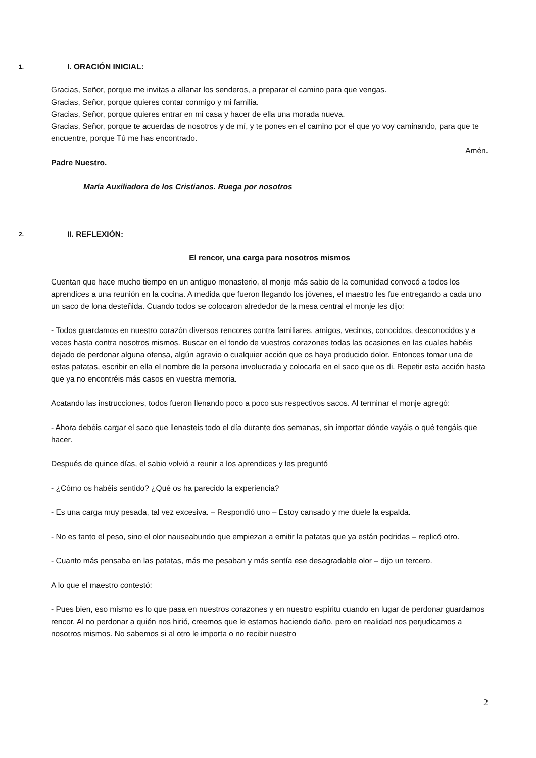1. I. ORACIÓN INICIAL:
Gracias, Señor, porque me invitas a allanar los senderos, a preparar el camino para que vengas.
Gracias, Señor, porque quieres contar conmigo y mi familia.
Gracias, Señor, porque quieres entrar en mi casa y hacer de ella una morada nueva.
Gracias, Señor, porque te acuerdas de nosotros y de mí, y te pones en el camino por el que yo voy caminando, para que te encuentre, porque Tú me has encontrado.
Amén.
Padre Nuestro.
María Auxiliadora de los Cristianos. Ruega por nosotros
2. II. REFLEXIÓN:
El rencor, una carga para nosotros mismos
Cuentan que hace mucho tiempo en un antiguo monasterio, el monje más sabio de la comunidad convocó a todos los aprendices a una reunión en la cocina. A medida que fueron llegando los jóvenes, el maestro les fue entregando a cada uno un saco de lona desteñida. Cuando todos se colocaron alrededor de la mesa central el monje les dijo:
- Todos guardamos en nuestro corazón diversos rencores contra familiares, amigos, vecinos, conocidos, desconocidos y a veces hasta contra nosotros mismos. Buscar en el fondo de vuestros corazones todas las ocasiones en las cuales habéis dejado de perdonar alguna ofensa, algún agravio o cualquier acción que os haya producido dolor. Entonces tomar una de estas patatas, escribir en ella el nombre de la persona involucrada y colocarla en el saco que os di. Repetir esta acción hasta que ya no encontréis más casos en vuestra memoria.
Acatando las instrucciones, todos fueron llenando poco a poco sus respectivos sacos. Al terminar el monje agregó:
- Ahora debéis cargar el saco que llenasteis todo el día durante dos semanas, sin importar dónde vayáis o qué tengáis que hacer.
Después de quince días, el sabio volvió a reunir a los aprendices y les preguntó
- ¿Cómo os habéis sentido? ¿Qué os ha parecido la experiencia?
- Es una carga muy pesada, tal vez excesiva. – Respondió uno – Estoy cansado y me duele la espalda.
- No es tanto el peso, sino el olor nauseabundo que empiezan a emitir la patatas que ya están podridas – replicó otro.
- Cuanto más pensaba en las patatas, más me pesaban y más sentía ese desagradable olor – dijo un tercero.
A lo que el maestro contestó:
- Pues bien, eso mismo es lo que pasa en nuestros corazones y en nuestro espíritu cuando en lugar de perdonar guardamos rencor. Al no perdonar a quién nos hirió, creemos que le estamos haciendo daño, pero en realidad nos perjudicamos a nosotros mismos. No sabemos si al otro le importa o no recibir nuestro
2